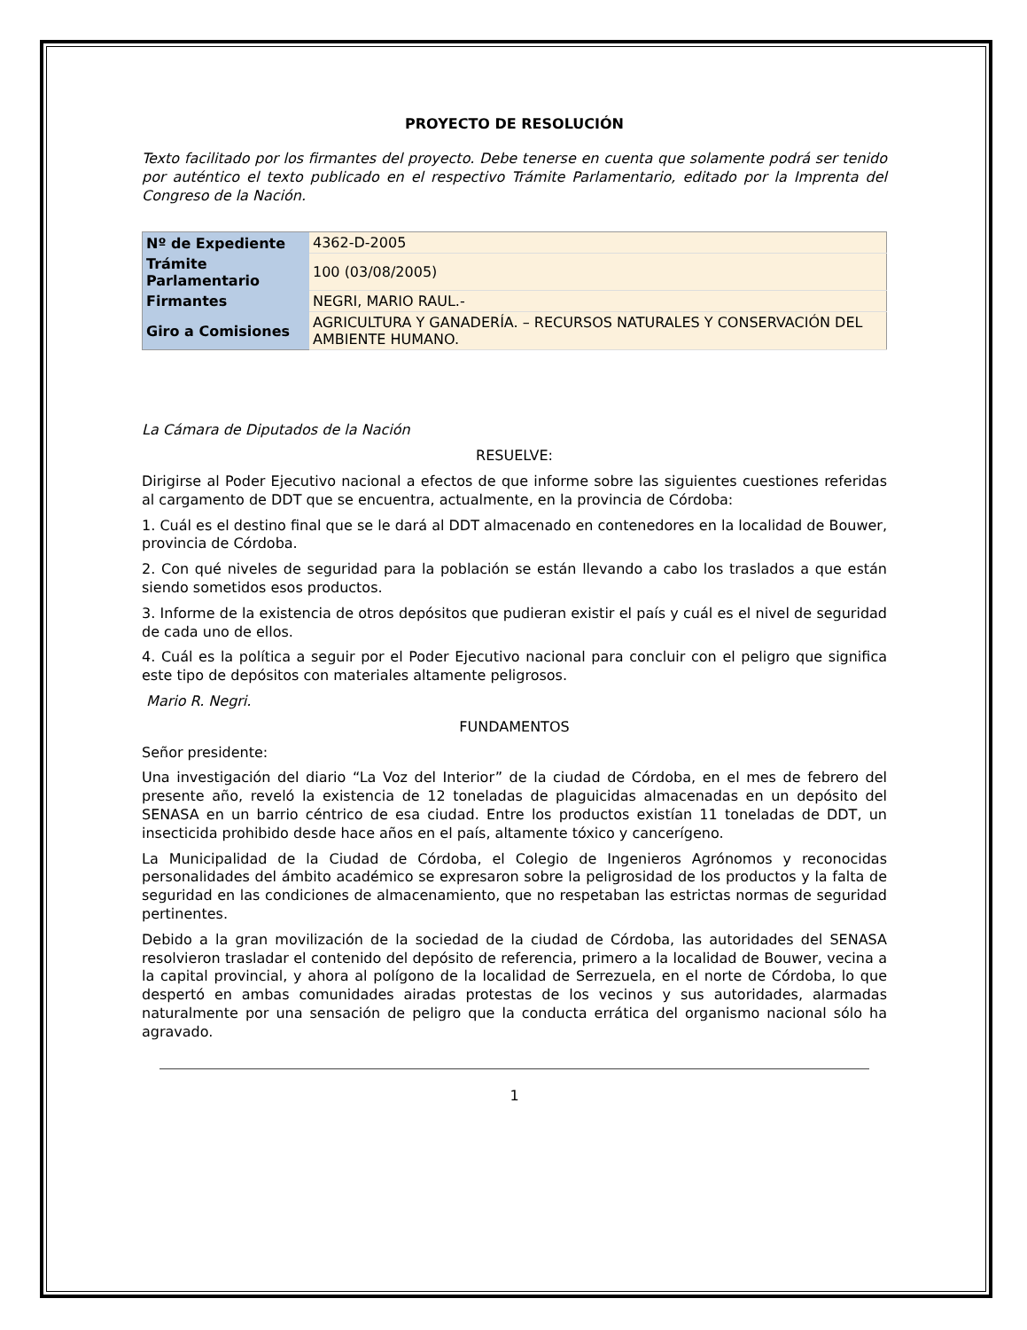PROYECTO DE RESOLUCIÓN
Texto facilitado por los firmantes del proyecto. Debe tenerse en cuenta que solamente podrá ser tenido por auténtico el texto publicado en el respectivo Trámite Parlamentario, editado por la Imprenta del Congreso de la Nación.
| Nº de Expediente | 4362-D-2005 |
| Trámite Parlamentario | 100 (03/08/2005) |
| Firmantes | NEGRI, MARIO RAUL.- |
| Giro a Comisiones | AGRICULTURA Y GANADERÍA. – RECURSOS NATURALES Y CONSERVACIÓN DEL AMBIENTE HUMANO. |
La Cámara de Diputados de la Nación
RESUELVE:
Dirigirse al Poder Ejecutivo nacional a efectos de que informe sobre las siguientes cuestiones referidas al cargamento de DDT que se encuentra, actualmente, en la provincia de Córdoba:
1. Cuál es el destino final que se le dará al DDT almacenado en contenedores en la localidad de Bouwer, provincia de Córdoba.
2. Con qué niveles de seguridad para la población se están llevando a cabo los traslados a que están siendo sometidos esos productos.
3. Informe de la existencia de otros depósitos que pudieran existir el país y cuál es el nivel de seguridad de cada uno de ellos.
4. Cuál es la política a seguir por el Poder Ejecutivo nacional para concluir con el peligro que significa este tipo de depósitos con materiales altamente peligrosos.
Mario R. Negri.
FUNDAMENTOS
Señor presidente:
Una investigación del diario “La Voz del Interior” de la ciudad de Córdoba, en el mes de febrero del presente año, reveló la existencia de 12 toneladas de plaguicidas almacenadas en un depósito del SENASA en un barrio céntrico de esa ciudad. Entre los productos existían 11 toneladas de DDT, un insecticida prohibido desde hace años en el país, altamente tóxico y cancerígeno.
La Municipalidad de la Ciudad de Córdoba, el Colegio de Ingenieros Agrónomos y reconocidas personalidades del ámbito académico se expresaron sobre la peligrosidad de los productos y la falta de seguridad en las condiciones de almacenamiento, que no respetaban las estrictas normas de seguridad pertinentes.
Debido a la gran movilización de la sociedad de la ciudad de Córdoba, las autoridades del SENASA resolvieron trasladar el contenido del depósito de referencia, primero a la localidad de Bouwer, vecina a la capital provincial, y ahora al polígono de la localidad de Serrezuela, en el norte de Córdoba, lo que despertó en ambas comunidades airadas protestas de los vecinos y sus autoridades, alarmadas naturalmente por una sensación de peligro que la conducta errática del organismo nacional sólo ha agravado.
1